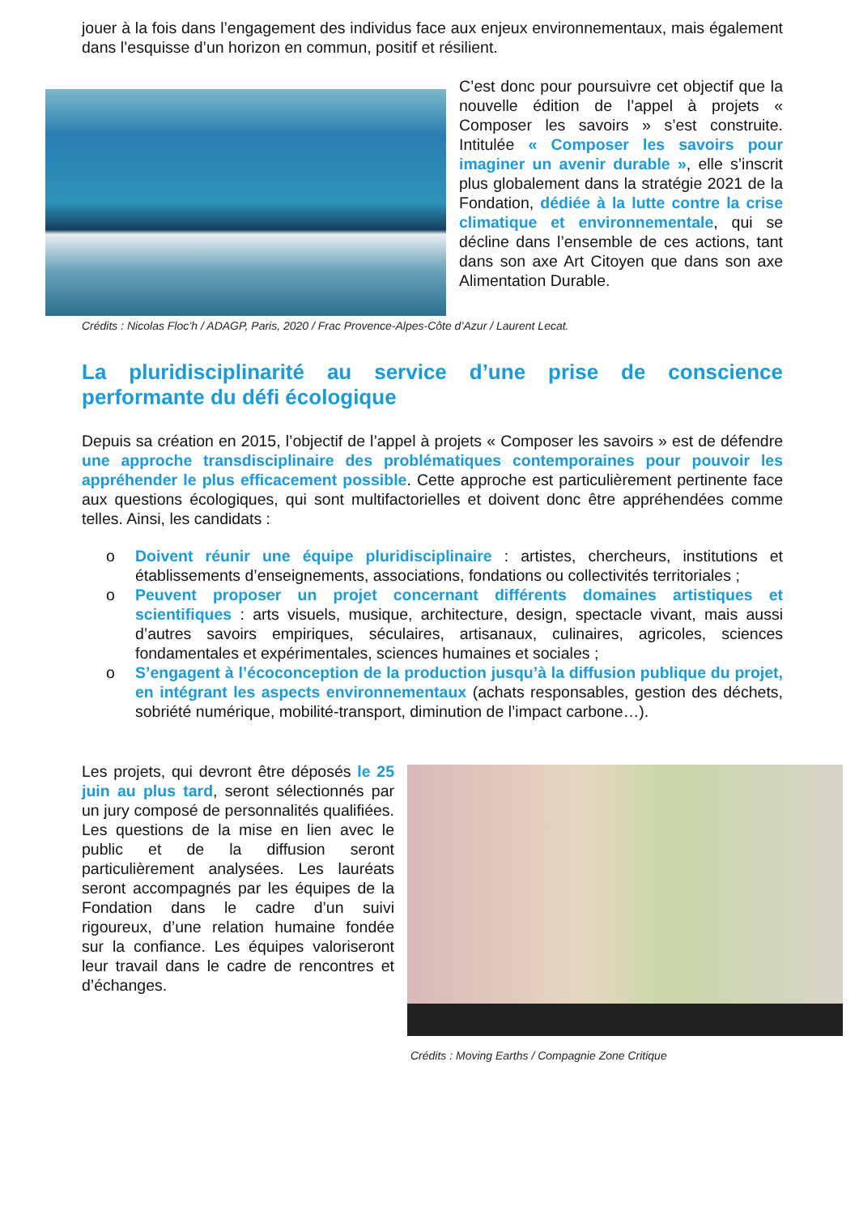jouer à la fois dans l’engagement des individus face aux enjeux environnementaux, mais également dans l’esquisse d’un horizon en commun, positif et résilient.
C’est donc pour poursuivre cet objectif que la nouvelle édition de l’appel à projets « Composer les savoirs » s’est construite. Intitulée « Composer les savoirs pour imaginer un avenir durable », elle s’inscrit plus globalement dans la stratégie 2021 de la Fondation, dédiée à la lutte contre la crise climatique et environnementale, qui se décline dans l’ensemble de ces actions, tant dans son axe Art Citoyen que dans son axe Alimentation Durable.
Crédits : Nicolas Floc’h / ADAGP, Paris, 2020 / Frac Provence-Alpes-Côte d’Azur / Laurent Lecat.
La pluridisciplinarité au service d’une prise de conscience performante du défi écologique
Depuis sa création en 2015, l’objectif de l’appel à projets « Composer les savoirs » est de défendre une approche transdisciplinaire des problématiques contemporaines pour pouvoir les appréhender le plus efficacement possible. Cette approche est particulièrement pertinente face aux questions écologiques, qui sont multifactorielles et doivent donc être appréhendées comme telles. Ainsi, les candidats :
o Doivent réunir une équipe pluridisciplinaire : artistes, chercheurs, institutions et établissements d’enseignements, associations, fondations ou collectivités territoriales ;
o Peuvent proposer un projet concernant différents domaines artistiques et scientifiques : arts visuels, musique, architecture, design, spectacle vivant, mais aussi d’autres savoirs empiriques, séculaires, artisanaux, culinaires, agricoles, sciences fondamentales et expérimentales, sciences humaines et sociales ;
o S’engagent à l’écoconception de la production jusqu’à la diffusion publique du projet, en intégrant les aspects environnementaux (achats responsables, gestion des déchets, sobriété numérique, mobilité-transport, diminution de l’impact carbone…).
Les projets, qui devront être déposés le 25 juin au plus tard, seront sélectionnés par un jury composé de personnalités qualifiées. Les questions de la mise en lien avec le public et de la diffusion seront particulièrement analysées. Les lauréats seront accompagnés par les équipes de la Fondation dans le cadre d’un suivi rigoureux, d’une relation humaine fondée sur la confiance. Les équipes valoriseront leur travail dans le cadre de rencontres et d’échanges.
Crédits : Moving Earths / Compagnie Zone Critique